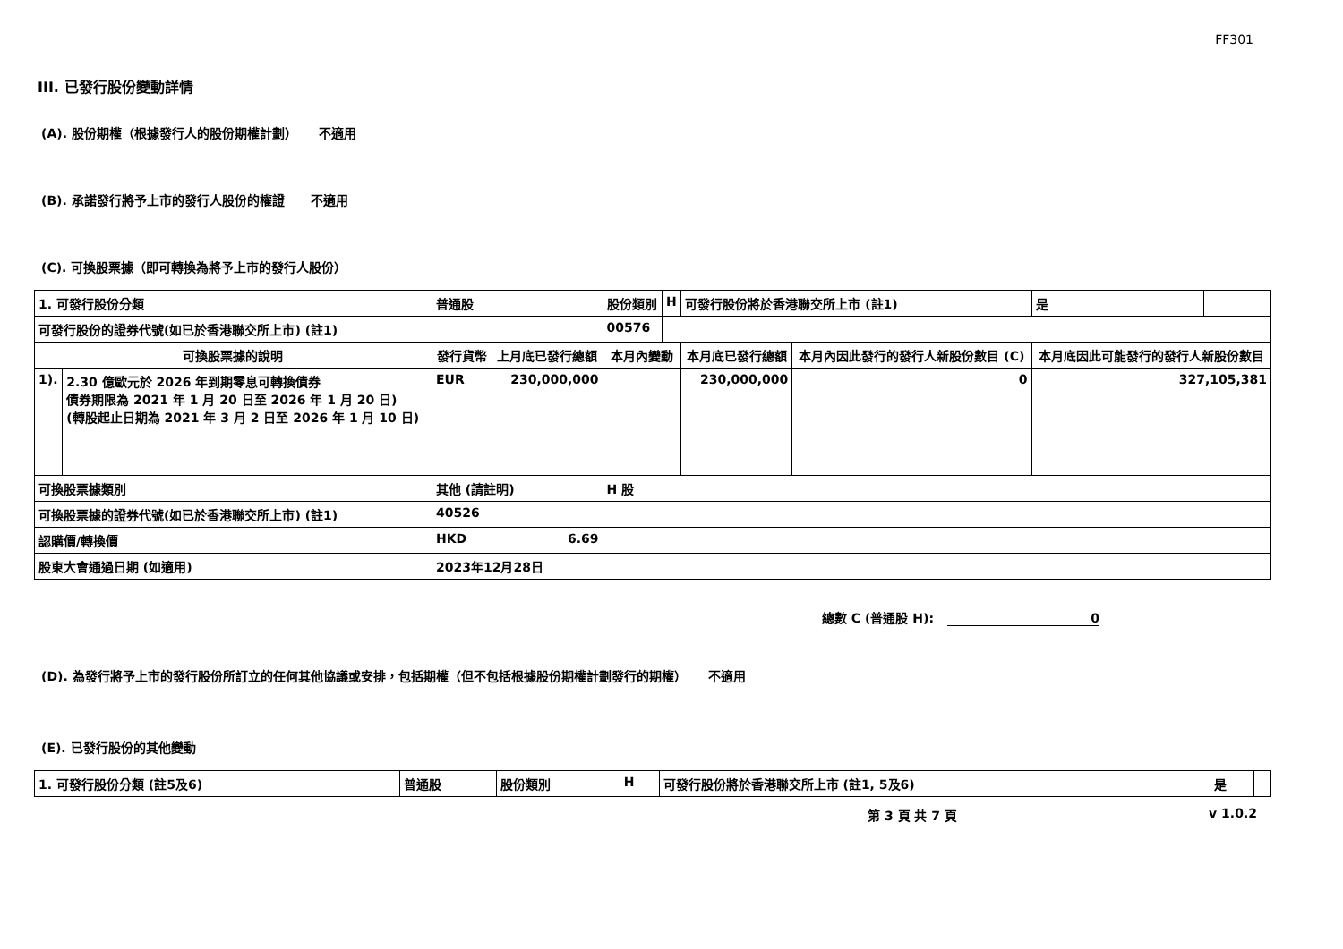FF301
III. 已發行股份變動詳情
(A). 股份期權（根據發行人的股份期權計劃） 不適用
(B). 承諾發行將予上市的發行人股份的權證 不適用
(C). 可換股票據（即可轉換為將予上市的發行人股份）
| 1. 可發行股份分類 | | 普通股 | | 股份類別 | H | 可發行股份將於香港聯交所上市 (註1) | | 是 | |
| 可發行股份的證券代號(如已於香港聯交所上市) (註1) | | | | 00576 | | | | | |
| 可換股票據的說明 | | 發行貨幣 | 上月底已發行總額 | 本月內變動 | | 本月底已發行總額 | 本月內因此發行的發行人新股份數目 (C) | 本月底因此可能發行的發行人新股份數目 | |
| 1). | 2.30 億歐元於 2026 年到期零息可轉換債券 債券期限為 2021 年 1 月 20 日至 2026 年 1 月 20 日) (轉股起止日期為 2021 年 3 月 2 日至 2026 年 1 月 10 日) | EUR | 230,000,000 | | | 230,000,000 | 0 | 327,105,381 | |
| 可換股票據類別 | | 其他 (請註明) | | H 股 | | | | | |
| 可換股票據的證券代號(如已於香港聯交所上市) (註1) | | 40526 | | | | | | | |
| 認購價/轉換價 | | HKD | 6.69 | | | | | | |
| 股東大會通過日期 (如適用) | | 2023年12月28日 | | | | | | | |
總數 C (普通股 H): 0
(D). 為發行將予上市的發行股份所訂立的任何其他協議或安排，包括期權（但不包括根據股份期權計劃發行的期權） 不適用
(E). 已發行股份的其他變動
| 1. 可發行股份分類 (註5及6) | 普通股 | 股份類別 | H | 可發行股份將於香港聯交所上市 (註1, 5及6) | 是 | |
第 3 頁 共 7 頁 v 1.0.2